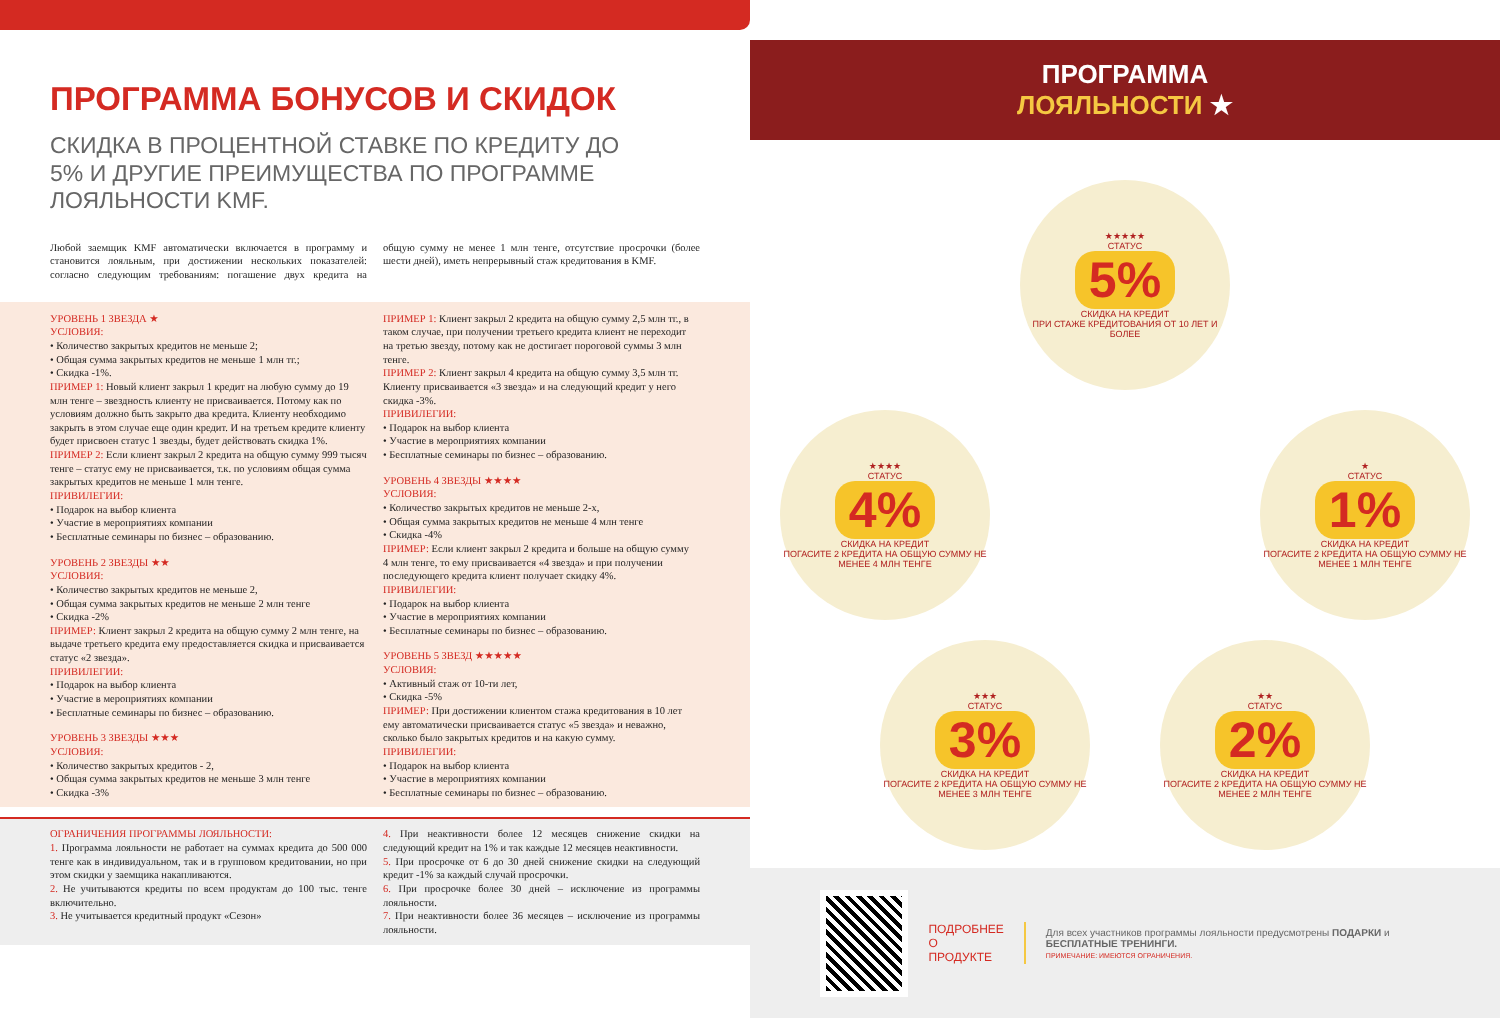ПРОГРАММА БОНУСОВ И СКИДОК
СКИДКА В ПРОЦЕНТНОЙ СТАВКЕ ПО КРЕДИТУ ДО 5% И ДРУГИЕ ПРЕИМУЩЕСТВА ПО ПРОГРАММЕ ЛОЯЛЬНОСТИ KMF.
Любой заемщик KMF автоматически включается в программу и становится лояльным, при достижении нескольких показателей: согласно следующим требованиям: погашение двух кредита на общую сумму не менее 1 млн тенге, отсутствие просрочки (более шести дней), иметь непрерывный стаж кредитования в KMF.
УРОВЕНЬ 1 ЗВЕЗДА ★
УСЛОВИЯ:
• Количество закрытых кредитов не меньше 2;
• Общая сумма закрытых кредитов не меньше 1 млн тг.;
• Скидка -1%.
ПРИМЕР 1: Новый клиент закрыл 1 кредит на любую сумму до 19 млн тенге – звездность клиенту не присваивается. Потому как по условиям должно быть закрыто два кредита. Клиенту необходимо закрыть в этом случае еще один кредит. И на третьем кредите клиенту будет присвоен статус 1 звезды, будет действовать скидка 1%.
ПРИМЕР 2: Если клиент закрыл 2 кредита на общую сумму 999 тысяч тенге – статус ему не присваивается, т.к. по условиям общая сумма закрытых кредитов не меньше 1 млн тенге.
ПРИВИЛЕГИИ:
• Подарок на выбор клиента
• Участие в мероприятиях компании
• Бесплатные семинары по бизнес – образованию.
УРОВЕНЬ 2 ЗВЕЗДЫ ★★
УСЛОВИЯ:
• Количество закрытых кредитов не меньше 2,
• Общая сумма закрытых кредитов не меньше 2 млн тенге
• Скидка -2%
ПРИМЕР: Клиент закрыл 2 кредита на общую сумму 2 млн тенге, на выдаче третьего кредита ему предоставляется скидка и присваивается статус «2 звезда».
ПРИВИЛЕГИИ:
• Подарок на выбор клиента
• Участие в мероприятиях компании
• Бесплатные семинары по бизнес – образованию.
УРОВЕНЬ 3 ЗВЕЗДЫ ★★★
УСЛОВИЯ:
• Количество закрытых кредитов - 2,
• Общая сумма закрытых кредитов не меньше 3 млн тенге
• Скидка -3%
ПРИМЕР 1: Клиент закрыл 2 кредита на общую сумму 2,5 млн тг., в таком случае, при получении третьего кредита клиент не переходит на третью звезду, потому как не достигает пороговой суммы 3 млн тенге.
ПРИМЕР 2: Клиент закрыл 4 кредита на общую сумму 3,5 млн тг. Клиенту присваивается «3 звезда» и на следующий кредит у него скидка -3%.
ПРИВИЛЕГИИ:
• Подарок на выбор клиента
• Участие в мероприятиях компании
• Бесплатные семинары по бизнес – образованию.
УРОВЕНЬ 4 ЗВЕЗДЫ ★★★★
УСЛОВИЯ:
• Количество закрытых кредитов не меньше 2-х,
• Общая сумма закрытых кредитов не меньше 4 млн тенге
• Скидка -4%
ПРИМЕР: Если клиент закрыл 2 кредита и больше на общую сумму 4 млн тенге, то ему присваивается «4 звезда» и при получении последующего кредита клиент получает скидку 4%.
ПРИВИЛЕГИИ:
• Подарок на выбор клиента
• Участие в мероприятиях компании
• Бесплатные семинары по бизнес – образованию.
УРОВЕНЬ 5 ЗВЕЗД ★★★★★
УСЛОВИЯ:
• Активный стаж от 10-ти лет,
• Скидка -5%
ПРИМЕР: При достижении клиентом стажа кредитования в 10 лет ему автоматически присваивается статус «5 звезда» и неважно, сколько было закрытых кредитов и на какую сумму.
ПРИВИЛЕГИИ:
• Подарок на выбор клиента
• Участие в мероприятиях компании
• Бесплатные семинары по бизнес – образованию.
ОГРАНИЧЕНИЯ ПРОГРАММЫ ЛОЯЛЬНОСТИ:
1. Программа лояльности не работает на суммах кредита до 500 000 тенге как в индивидуальном, так и в групповом кредитовании, но при этом скидки у заемщика накапливаются.
2. Не учитываются кредиты по всем продуктам до 100 тыс. тенге включительно.
3. Не учитывается кредитный продукт «Сезон»
4. При неактивности более 12 месяцев снижение скидки на следующий кредит на 1% и так каждые 12 месяцев неактивности.
5. При просрочке от 6 до 30 дней снижение скидки на следующий кредит -1% за каждый случай просрочки.
6. При просрочке более 30 дней – исключение из программы лояльности.
7. При неактивности более 36 месяцев – исключение из программы лояльности.
ПРОГРАММА
ЛОЯЛЬНОСТИ ★
★★★★★
СТАТУС
5%
СКИДКА НА КРЕДИТ
ПРИ СТАЖЕ КРЕДИТОВАНИЯ ОТ 10 ЛЕТ И БОЛЕЕ
★★★★
СТАТУС
4%
СКИДКА НА КРЕДИТ
ПОГАСИТЕ 2 КРЕДИТА НА ОБЩУЮ СУММУ НЕ МЕНЕЕ 4 МЛН ТЕНГЕ
★
СТАТУС
1%
СКИДКА НА КРЕДИТ
ПОГАСИТЕ 2 КРЕДИТА НА ОБЩУЮ СУММУ НЕ МЕНЕЕ 1 МЛН ТЕНГЕ
★★★
СТАТУС
3%
СКИДКА НА КРЕДИТ
ПОГАСИТЕ 2 КРЕДИТА НА ОБЩУЮ СУММУ НЕ МЕНЕЕ 3 МЛН ТЕНГЕ
★★
СТАТУС
2%
СКИДКА НА КРЕДИТ
ПОГАСИТЕ 2 КРЕДИТА НА ОБЩУЮ СУММУ НЕ МЕНЕЕ 2 МЛН ТЕНГЕ
ПОДРОБНЕЕ
О ПРОДУКТЕ
Для всех участников программы лояльности предусмотрены ПОДАРКИ и БЕСПЛАТНЫЕ ТРЕНИНГИ.
ПРИМЕЧАНИЕ: ИМЕЮТСЯ ОГРАНИЧЕНИЯ.